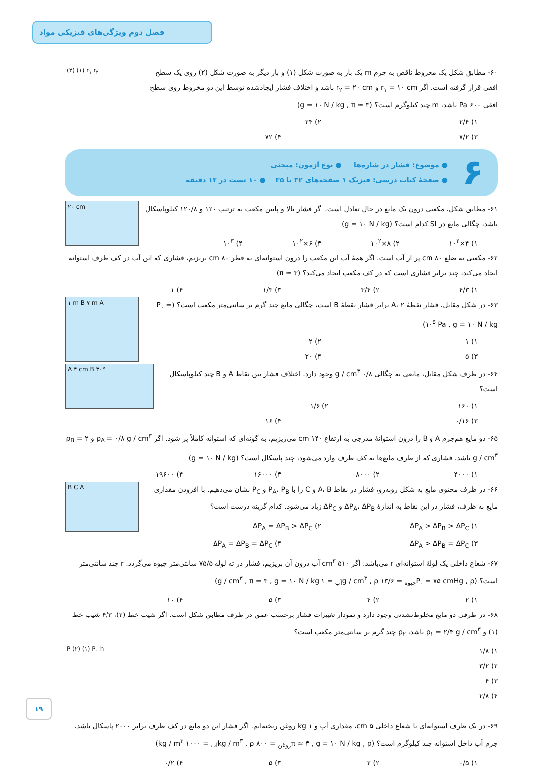فصل دوم ویژگی‌های فیزیکی مواد
(۲) (۱) r<sub>۱</sub> r<sub>۲</sub>
۶۰- مطابق شکل یک مخروط ناقص به جرم m یک بار به صورت شکل (۱) و بار دیگر به صورت شکل (۲) روی یک سطح افقی قرار گرفته است. اگر r<sub>۱</sub> = ۱۰ cm و r<sub>۲</sub> = ۲۰ cm باشد و اختلاف فشار ایجادشده توسط این دو مخروط روی سطح افقی ۶۰۰ Pa باشد، m چند کیلوگرم است؟ (g = ۱۰ N / kg , π ≃ ۳)
۱) ۲/۴ ۲) ۲۴
۳) ۷/۲ ۴) ۷۲
۶
● موضوع: فشار در شاره‌ها ● نوع آزمون: مبحثی
● صفحهٔ کتاب درسی: فیزیک ۱ صفحه‌های ۳۲ تا ۳۵ ● ۱۰ تست در ۱۳ دقیقه
۲۰ cm
۶۱- مطابق شکل، مکعبی درون یک مایع در حال تعادل است. اگر فشار بالا و پایین مکعب به ترتیب ۱۲۰ و ۱۲۰/۸ کیلوپاسکال باشد، چگالی مایع در SI کدام است؟ (g = ۱۰ N / kg)
۱) ۴×۱۰<sup>۲</sup> ۲) ۸×۱۰<sup>۲</sup> ۳) ۶×۱۰<sup>۲</sup> ۴) ۱۰<sup>۳</sup>
۶۲- مکعبی به ضلع ۸۰ cm پر از آب است. اگر همهٔ آب این مکعب را درون استوانه‌ای به قطر ۸۰ cm بریزیم، فشاری که این آب در کف ظرف استوانه ایجاد می‌کند، چند برابر فشاری است که در کف مکعب ایجاد می‌کند؟ (π ≃ ۳)
۱) ۴/۳ ۲) ۳/۴ ۳) ۱/۳ ۴) ۱
۱ m B ۷ m A
۶۳- در شکل مقابل، فشار نقطهٔ A، ۲ برابر فشار نقطهٔ B است، چگالی مایع چند گرم بر سانتی‌متر مکعب است؟ (P<sub>۰</sub> = ۱۰<sup>۵</sup> Pa , g = ۱۰ N / kg)
۱) ۱ ۲) ۲
۳) ۵ ۴) ۲۰
A ۴ cm B ۳۰°
۶۴- در ظرف شکل مقابل، مایعی به چگالی ۰/۸ g / cm<sup>۳</sup> وجود دارد. اختلاف فشار بین نقاط A و B چند کیلوپاسکال است؟
۱) ۱۶۰ ۲) ۱/۶
۳) ۰/۱۶ ۴) ۱۶
۶۵- دو مایع هم‌جرم A و B را درون استوانهٔ مدرجی به ارتفاع ۱۴۰ cm می‌ریزیم، به گونه‌ای که استوانه کاملاً پر شود. اگر ρ<sub>A</sub> = ۰/۸ g / cm<sup>۳</sup> و ρ<sub>B</sub> = ۲ g / cm<sup>۳</sup> باشد، فشاری که از طرف مایع‌ها به کف ظرف وارد می‌شود، چند پاسکال است؟ (g = ۱۰ N / kg)
۱) ۴۰۰۰ ۲) ۸۰۰۰ ۳) ۱۶۰۰۰ ۴) ۱۹۶۰۰
B C A
۶۶- در ظرف محتوی مایع به شکل روبه‌رو، فشار در نقاط A، B و C را با P<sub>A</sub>، P<sub>B</sub> و P<sub>C</sub> نشان می‌دهیم. با افزودن مقداری مایع به ظرف، فشار در این نقاط به اندازهٔ ΔP<sub>A</sub>، ΔP<sub>B</sub> و ΔP<sub>C</sub> زیاد می‌شود. کدام گزینه درست است؟
۱) ΔP<sub>A</sub> > ΔP<sub>B</sub> > ΔP<sub>C</sub> ۲) ΔP<sub>A</sub> = ΔP<sub>B</sub> > ΔP<sub>C</sub>
۳) ΔP<sub>A</sub> > ΔP<sub>B</sub> = ΔP<sub>C</sub> ۴) ΔP<sub>A</sub> = ΔP<sub>B</sub> = ΔP<sub>C</sub>
۶۷- شعاع داخلی یک لولهٔ استوانه‌ای r می‌باشد. اگر ۵۱۰ cm<sup>۳</sup> آب درون آن بریزیم، فشار در ته لوله ۷۵/۵ سانتی‌متر جیوه می‌گردد. r چند سانتی‌متر است؟ (P<sub>۰</sub> = ۷۵ cmHg , ρ<sub>جیوه</sub> = ۱۳/۶ g / cm<sup>۳</sup> , ρ<sub>آب</sub> = ۱ g / cm<sup>۳</sup> , π = ۳ , g = ۱۰ N / kg)
۱) ۲ ۲) ۴ ۳) ۵ ۴) ۱۰
۶۸- در ظرفی دو مایع مخلوط‌نشدنی وجود دارد و نمودار تغییرات فشار برحسب عمق در ظرف مطابق شکل است. اگر شیب خط (۲)، ۴/۳ شیب خط (۱) و ρ<sub>۱</sub> = ۲/۴ g / cm<sup>۳</sup> باشد، ρ<sub>۲</sub> چند گرم بر سانتی‌متر مکعب است؟
P (۲) (۱) P<sub>۰</sub> h
۱) ۱/۸
۲) ۳/۲
۳) ۴
۴) ۲/۸
۶۹- در یک ظرف استوانه‌ای با شعاع داخلی ۵ cm، مقداری آب و ۱ kg روغن ریخته‌ایم. اگر فشار این دو مایع در کف ظرف برابر ۲۰۰۰ پاسکال باشد، جرم آب داخل استوانه چند کیلوگرم است؟ (π ≃ ۳ , g = ۱۰ N / kg , ρ<sub>روغن</sub> = ۸۰۰ kg / m<sup>۳</sup> , ρ<sub>آب</sub> = ۱۰۰۰ kg / m<sup>۳</sup>)
۱) ۰/۵ ۲) ۲ ۳) ۵ ۴) ۰/۲
۱۹